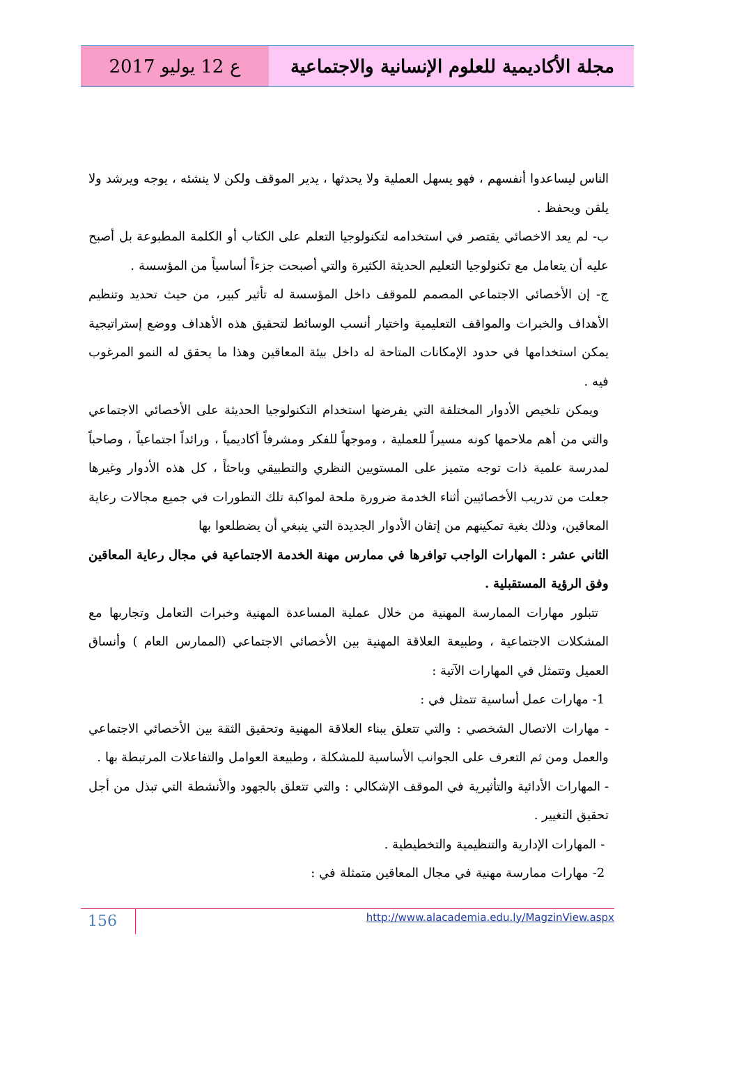ع 12 يوليو 2017 مجلة الأكاديمية للعلوم الإنسانية والاجتماعية
الناس ليساعدوا أنفسهم ، فهو يسهل العملية ولا يحدثها ، يدير الموقف ولكن لا ينشئه ، يوجه ويرشد ولا يلقن ويحفظ .
ب- لم يعد الاخصائي يقتصر في استخدامه لتكنولوجيا التعلم على الكتاب أو الكلمة المطبوعة بل أصبح عليه أن يتعامل مع تكنولوجيا التعليم الحديثة الكثيرة والتي أصبحت جزءاً أساسياً من المؤسسة .
ج- إن الأخصائي الاجتماعي المصمم للموقف داخل المؤسسة له تأثير كبير، من حيث تحديد وتنظيم الأهداف والخبرات والمواقف التعليمية واختيار أنسب الوسائط لتحقيق هذه الأهداف ووضع إستراتيجية يمكن استخدامها في حدود الإمكانات المتاحة له داخل بيئة المعاقين وهذا ما يحقق له النمو المرغوب فيه .
ويمكن تلخيص الأدوار المختلفة التي يفرضها استخدام التكنولوجيا الحديثة على الأخصائي الاجتماعي والتي من أهم ملاحمها كونه مسيراً للعملية ، وموجهاً للفكر ومشرفاً أكاديمياً ، ورائداً اجتماعياً ، وصاحباً لمدرسة علمية ذات توجه متميز على المستويين النظري والتطبيقي وباحثاً ، كل هذه الأدوار وغيرها جعلت من تدريب الأخصائيين أثناء الخدمة ضرورة ملحة لمواكبة تلك التطورات في جميع مجالات رعاية المعاقين، وذلك بغية تمكينهم من إتقان الأدوار الجديدة التي ينبغي أن يضطلعوا بها
الثاني عشر : المهارات الواجب توافرها في ممارس مهنة الخدمة الاجتماعية في مجال رعاية المعاقين وفق الرؤية المستقبلية .
تتبلور مهارات الممارسة المهنية من خلال عملية المساعدة المهنية وخبرات التعامل وتجاربها مع المشكلات الاجتماعية ، وطبيعة العلاقة المهنية بين الأخصائي الاجتماعي (الممارس العام ) وأنساق العميل وتتمثل في المهارات الآتية :
1- مهارات عمل أساسية تتمثل في :
- مهارات الاتصال الشخصي : والتي تتعلق ببناء العلاقة المهنية وتحقيق الثقة بين الأخصائي الاجتماعي والعمل ومن ثم التعرف على الجوانب الأساسية للمشكلة ، وطبيعة العوامل والتفاعلات المرتبطة بها .
- المهارات الأدائية والتأثيرية في الموقف الإشكالي : والتي تتعلق بالجهود والأنشطة التي تبذل من أجل تحقيق التغيير .
- المهارات الإدارية والتنظيمية والتخطيطية .
2- مهارات ممارسة مهنية في مجال المعاقين متمثلة في :
156
http://www.alacademia.edu.ly/MagzinView.aspx